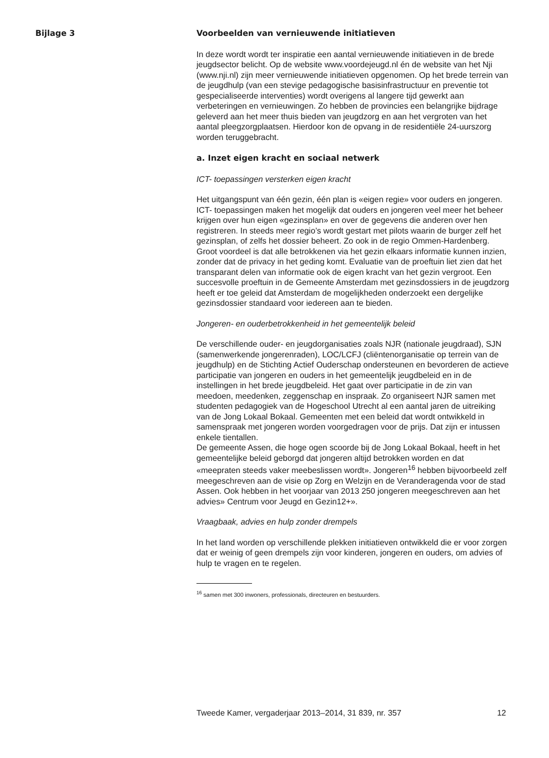Bijlage 3
Voorbeelden van vernieuwende initiatieven
In deze wordt wordt ter inspiratie een aantal vernieuwende initiatieven in de brede jeugdsector belicht. Op de website www.voordejeugd.nl én de website van het Nji (www.nji.nl) zijn meer vernieuwende initiatieven opgenomen. Op het brede terrein van de jeugdhulp (van een stevige pedagogische basisinfrastructuur en preventie tot gespecialiseerde interventies) wordt overigens al langere tijd gewerkt aan verbeteringen en vernieuwingen. Zo hebben de provincies een belangrijke bijdrage geleverd aan het meer thuis bieden van jeugdzorg en aan het vergroten van het aantal pleegzorgplaatsen. Hierdoor kon de opvang in de residentiële 24-uurszorg worden teruggebracht.
a. Inzet eigen kracht en sociaal netwerk
ICT- toepassingen versterken eigen kracht
Het uitgangspunt van één gezin, één plan is «eigen regie» voor ouders en jongeren. ICT- toepassingen maken het mogelijk dat ouders en jongeren veel meer het beheer krijgen over hun eigen «gezinsplan» en over de gegevens die anderen over hen registreren. In steeds meer regio’s wordt gestart met pilots waarin de burger zelf het gezinsplan, of zelfs het dossier beheert. Zo ook in de regio Ommen-Hardenberg. Groot voordeel is dat alle betrokkenen via het gezin elkaars informatie kunnen inzien, zonder dat de privacy in het geding komt. Evaluatie van de proeftuin liet zien dat het transparant delen van informatie ook de eigen kracht van het gezin vergroot. Een succesvolle proeftuin in de Gemeente Amsterdam met gezinsdossiers in de jeugdzorg heeft er toe geleid dat Amsterdam de mogelijkheden onderzoekt een dergelijke gezinsdossier standaard voor iedereen aan te bieden.
Jongeren- en ouderbetrokkenheid in het gemeentelijk beleid
De verschillende ouder- en jeugdorganisaties zoals NJR (nationale jeugdraad), SJN (samenwerkende jongerenraden), LOC/LCFJ (cliëntenorganisatie op terrein van de jeugdhulp) en de Stichting Actief Ouderschap ondersteunen en bevorderen de actieve participatie van jongeren en ouders in het gemeentelijk jeugdbeleid en in de instellingen in het brede jeugdbeleid. Het gaat over participatie in de zin van meedoen, meedenken, zeggenschap en inspraak. Zo organiseert NJR samen met studenten pedagogiek van de Hogeschool Utrecht al een aantal jaren de uitreiking van de Jong Lokaal Bokaal. Gemeenten met een beleid dat wordt ontwikkeld in samenspraak met jongeren worden voorgedragen voor de prijs. Dat zijn er intussen enkele tientallen.
De gemeente Assen, die hoge ogen scoorde bij de Jong Lokaal Bokaal, heeft in het gemeentelijke beleid geborgd dat jongeren altijd betrokken worden en dat «meepraten steeds vaker meebeslissen wordt». Jongeren<sup>16</sup> hebben bijvoorbeeld zelf meegeschreven aan de visie op Zorg en Welzijn en de Veranderagenda voor de stad Assen. Ook hebben in het voorjaar van 2013 250 jongeren meegeschreven aan het advies» Centrum voor Jeugd en Gezin12+».
Vraagbaak, advies en hulp zonder drempels
In het land worden op verschillende plekken initiatieven ontwikkeld die er voor zorgen dat er weinig of geen drempels zijn voor kinderen, jongeren en ouders, om advies of hulp te vragen en te regelen.
<sup>16</sup> samen met 300 inwoners, professionals, directeuren en bestuurders.
Tweede Kamer, vergaderjaar 2013–2014, 31 839, nr. 357 12